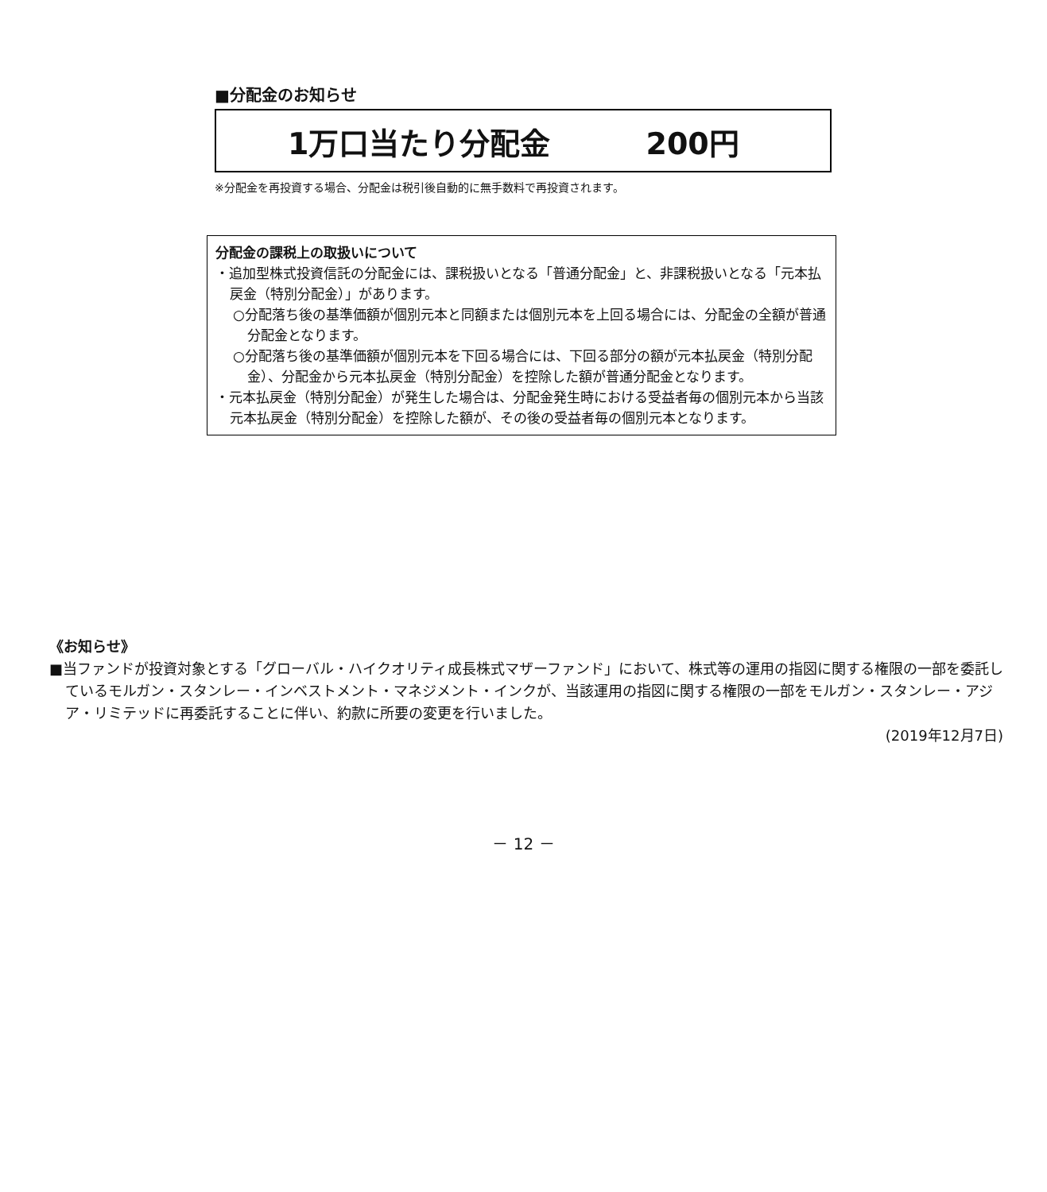■分配金のお知らせ
1万口当たり分配金 200円
※分配金を再投資する場合、分配金は税引後自動的に無手数料で再投資されます。
分配金の課税上の取扱いについて
・追加型株式投資信託の分配金には、課税扱いとなる「普通分配金」と、非課税扱いとなる「元本払戻金（特別分配金）」があります。
○分配落ち後の基準価額が個別元本と同額または個別元本を上回る場合には、分配金の全額が普通分配金となります。
○分配落ち後の基準価額が個別元本を下回る場合には、下回る部分の額が元本払戻金（特別分配金）、分配金から元本払戻金（特別分配金）を控除した額が普通分配金となります。
・元本払戻金（特別分配金）が発生した場合は、分配金発生時における受益者毎の個別元本から当該元本払戻金（特別分配金）を控除した額が、その後の受益者毎の個別元本となります。
《お知らせ》
■当ファンドが投資対象とする「グローバル・ハイクオリティ成長株式マザーファンド」において、株式等の運用の指図に関する権限の一部を委託しているモルガン・スタンレー・インベストメント・マネジメント・インクが、当該運用の指図に関する権限の一部をモルガン・スタンレー・アジア・リミテッドに再委託することに伴い、約款に所要の変更を行いました。
(2019年12月7日)
－ 12 －